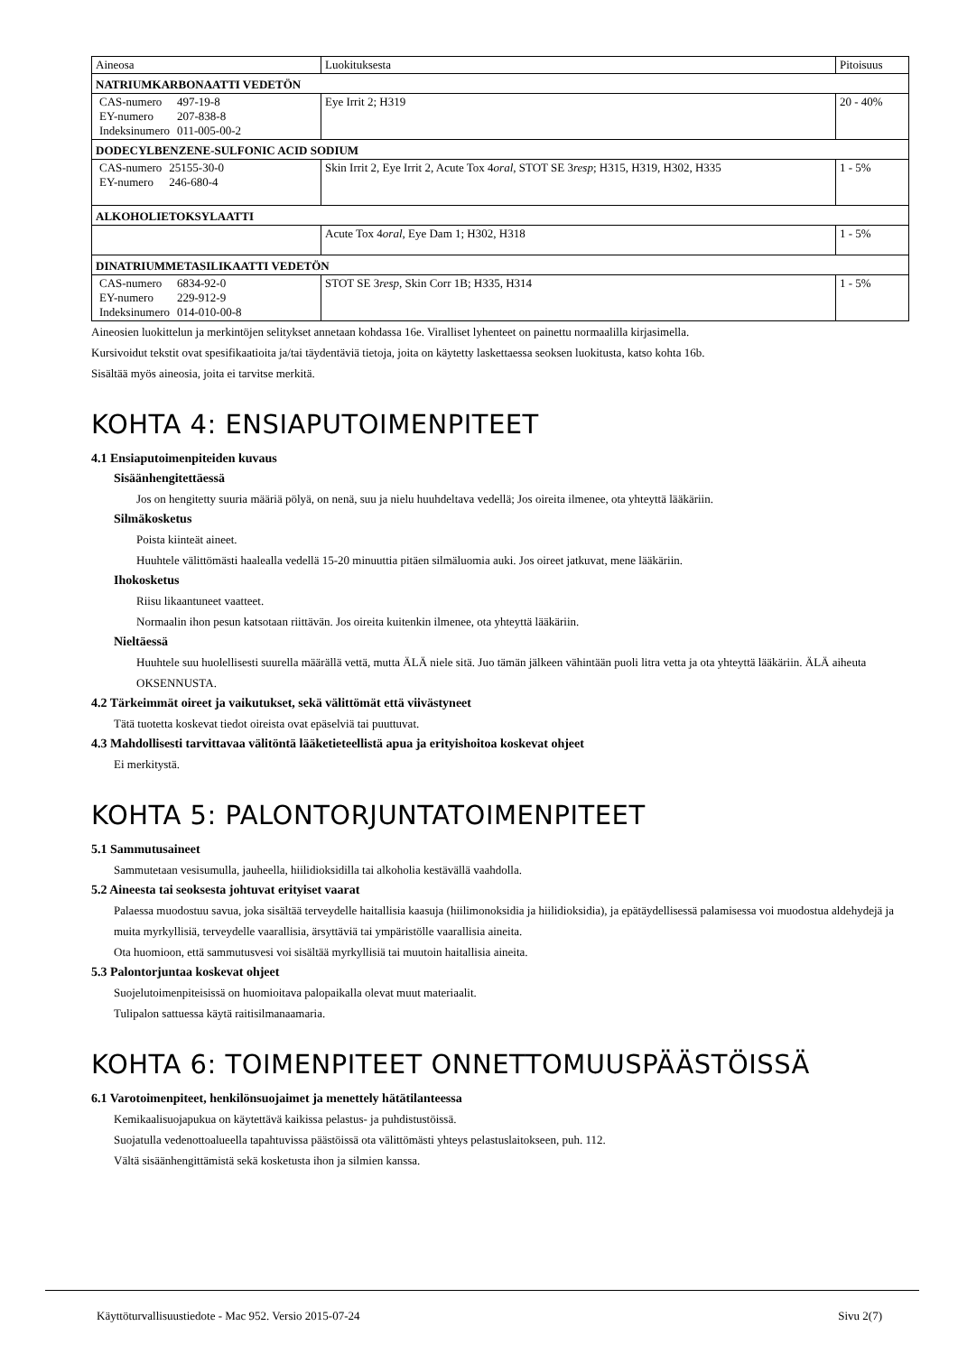| Aineosa | Luokituksesta | Pitoisuus |
| NATRIUMKARBONAATTI VEDETÖN | | |
| / CAS-numero / 497-19-8 / / EY-numero / 207-838-8 / / Indeksinumero / 011-005-00-2 / | Eye Irrit 2; H319 | 20 - 40% |
| DODECYLBENZENE-SULFONIC ACID SODIUM | | |
| / CAS-numero / 25155-30-0 / / EY-numero / 246-680-4 / | Skin Irrit 2, Eye Irrit 2, Acute Tox 4 oral , STOT SE 3 resp ; H315, H319, H302, H335 | 1 - 5% |
| ALKOHOLIETOKSYLAATTI | | |
| | Acute Tox 4 oral , Eye Dam 1; H302, H318 | 1 - 5% |
| DINATRIUMMETASILIKAATTI VEDETÖN | | |
| / CAS-numero / 6834-92-0 / / EY-numero / 229-912-9 / / Indeksinumero / 014-010-00-8 / | STOT SE 3 resp , Skin Corr 1B; H335, H314 | 1 - 5% |
Aineosien luokittelun ja merkintöjen selitykset annetaan kohdassa 16e. Viralliset lyhenteet on painettu normaalilla kirjasimella.
Kursivoidut tekstit ovat spesifikaatioita ja/tai täydentäviä tietoja, joita on käytetty laskettaessa seoksen luokitusta, katso kohta 16b.
Sisältää myös aineosia, joita ei tarvitse merkitä.
KOHTA 4: ENSIAPUTOIMENPITEET
4.1 Ensiaputoimenpiteiden kuvaus
Sisäänhengitettäessä
Jos on hengitetty suuria määriä pölyä, on nenä, suu ja nielu huuhdeltava vedellä; Jos oireita ilmenee, ota yhteyttä lääkäriin.
Silmäkosketus
Poista kiinteät aineet.
Huuhtele välittömästi haalealla vedellä 15-20 minuuttia pitäen silmäluomia auki. Jos oireet jatkuvat, mene lääkäriin.
Ihokosketus
Riisu likaantuneet vaatteet.
Normaalin ihon pesun katsotaan riittävän. Jos oireita kuitenkin ilmenee, ota yhteyttä lääkäriin.
Nieltäessä
Huuhtele suu huolellisesti suurella määrällä vettä, mutta ÄLÄ niele sitä. Juo tämän jälkeen vähintään puoli litra vetta ja ota yhteyttä lääkäriin. ÄLÄ aiheuta OKSENNUSTA.
4.2 Tärkeimmät oireet ja vaikutukset, sekä välittömät että viivästyneet
Tätä tuotetta koskevat tiedot oireista ovat epäselviä tai puuttuvat.
4.3 Mahdollisesti tarvittavaa välitöntä lääketieteellistä apua ja erityishoitoa koskevat ohjeet
Ei merkitystä.
KOHTA 5: PALONTORJUNTATOIMENPITEET
5.1 Sammutusaineet
Sammutetaan vesisumulla, jauheella, hiilidioksidilla tai alkoholia kestävällä vaahdolla.
5.2 Aineesta tai seoksesta johtuvat erityiset vaarat
Palaessa muodostuu savua, joka sisältää terveydelle haitallisia kaasuja (hiilimonoksidia ja hiilidioksidia), ja epätäydellisessä palamisessa voi muodostua aldehydejä ja muita myrkyllisiä, terveydelle vaarallisia, ärsyttäviä tai ympäristölle vaarallisia aineita.
Ota huomioon, että sammutusvesi voi sisältää myrkyllisiä tai muutoin haitallisia aineita.
5.3 Palontorjuntaa koskevat ohjeet
Suojelutoimenpiteisissä on huomioitava palopaikalla olevat muut materiaalit.
Tulipalon sattuessa käytä raitisilmanaamaria.
KOHTA 6: TOIMENPITEET ONNETTOMUUSPÄÄSTÖISSÄ
6.1 Varotoimenpiteet, henkilönsuojaimet ja menettely hätätilanteessa
Kemikaalisuojapukua on käytettävä kaikissa pelastus- ja puhdistustöissä.
Suojatulla vedenottoalueella tapahtuvissa päästöissä ota välittömästi yhteys pelastuslaitokseen, puh. 112.
Vältä sisäänhengittämistä sekä kosketusta ihon ja silmien kanssa.
Käyttöturvallisuustiedote - Mac 952. Versio 2015-07-24 Sivu 2(7)